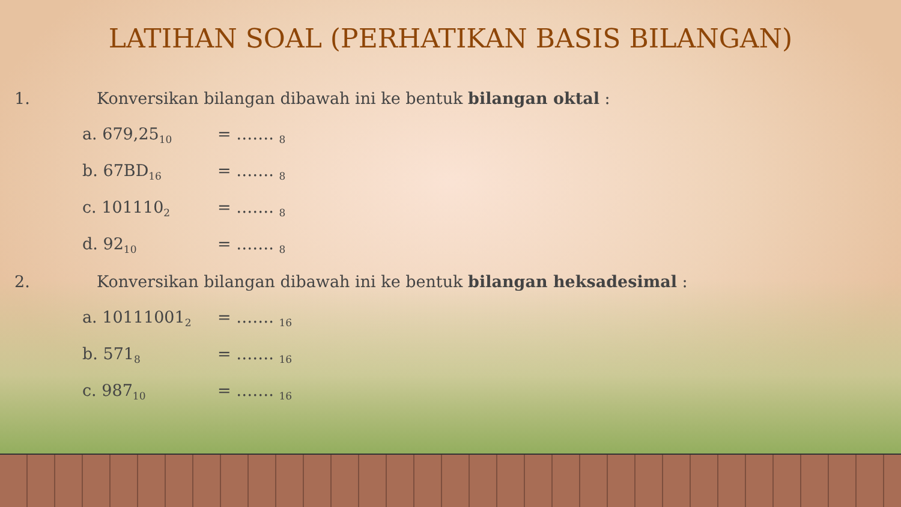LATIHAN SOAL (PERHATIKAN BASIS BILANGAN)
1. Konversikan bilangan dibawah ini ke bentuk bilangan oktal :
a. 679,25<sub>10</sub> = ……. <sub>8</sub>
b. 67BD<sub>16</sub> = ……. <sub>8</sub>
c. 101110<sub>2</sub> = ……. <sub>8</sub>
d. 92<sub>10</sub> = ……. <sub>8</sub>
2. Konversikan bilangan dibawah ini ke bentuk bilangan heksadesimal :
a. 10111001<sub>2</sub> = ……. <sub>16</sub>
b. 571<sub>8</sub> = ……. <sub>16</sub>
c. 987<sub>10</sub> = ……. <sub>16</sub>